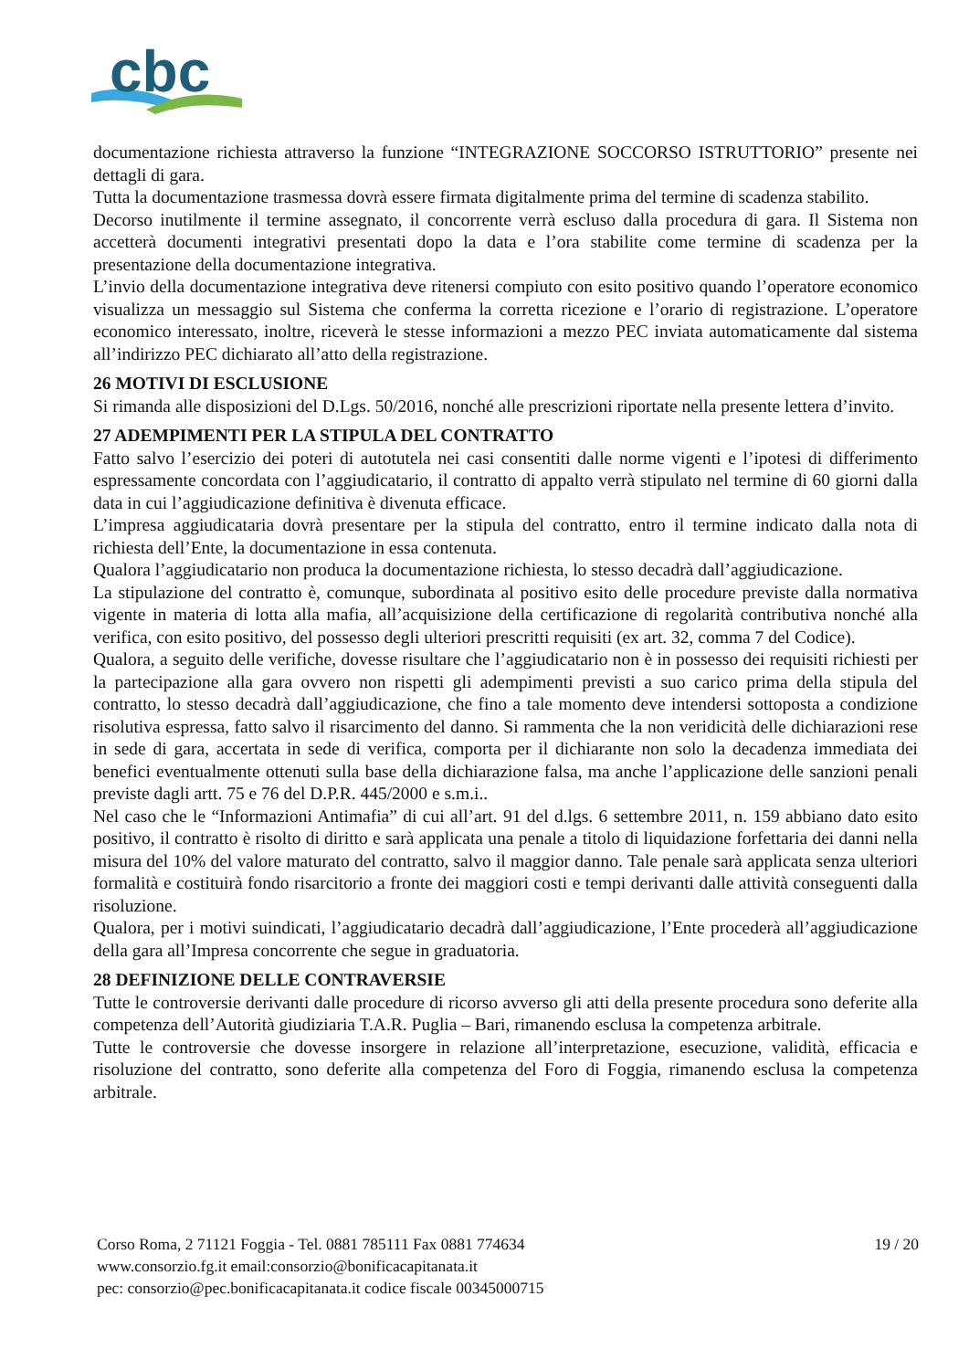cbc
documentazione richiesta attraverso la funzione “INTEGRAZIONE SOCCORSO ISTRUTTORIO” presente nei dettagli di gara.
Tutta la documentazione trasmessa dovrà essere firmata digitalmente prima del termine di scadenza stabilito.
Decorso inutilmente il termine assegnato, il concorrente verrà escluso dalla procedura di gara. Il Sistema non accetterà documenti integrativi presentati dopo la data e l’ora stabilite come termine di scadenza per la presentazione della documentazione integrativa.
L’invio della documentazione integrativa deve ritenersi compiuto con esito positivo quando l’operatore economico visualizza un messaggio sul Sistema che conferma la corretta ricezione e l’orario di registrazione. L’operatore economico interessato, inoltre, riceverà le stesse informazioni a mezzo PEC inviata automaticamente dal sistema all’indirizzo PEC dichiarato all’atto della registrazione.
26 MOTIVI DI ESCLUSIONE
Si rimanda alle disposizioni del D.Lgs. 50/2016, nonché alle prescrizioni riportate nella presente lettera d’invito.
27 ADEMPIMENTI PER LA STIPULA DEL CONTRATTO
Fatto salvo l’esercizio dei poteri di autotutela nei casi consentiti dalle norme vigenti e l’ipotesi di differimento espressamente concordata con l’aggiudicatario, il contratto di appalto verrà stipulato nel termine di 60 giorni dalla data in cui l’aggiudicazione definitiva è divenuta efficace.
L’impresa aggiudicataria dovrà presentare per la stipula del contratto, entro il termine indicato dalla nota di richiesta dell’Ente, la documentazione in essa contenuta.
Qualora l’aggiudicatario non produca la documentazione richiesta, lo stesso decadrà dall’aggiudicazione.
La stipulazione del contratto è, comunque, subordinata al positivo esito delle procedure previste dalla normativa vigente in materia di lotta alla mafia, all’acquisizione della certificazione di regolarità contributiva nonché alla verifica, con esito positivo, del possesso degli ulteriori prescritti requisiti (ex art. 32, comma 7 del Codice).
Qualora, a seguito delle verifiche, dovesse risultare che l’aggiudicatario non è in possesso dei requisiti richiesti per la partecipazione alla gara ovvero non rispetti gli adempimenti previsti a suo carico prima della stipula del contratto, lo stesso decadrà dall’aggiudicazione, che fino a tale momento deve intendersi sottoposta a condizione risolutiva espressa, fatto salvo il risarcimento del danno. Si rammenta che la non veridicità delle dichiarazioni rese in sede di gara, accertata in sede di verifica, comporta per il dichiarante non solo la decadenza immediata dei benefici eventualmente ottenuti sulla base della dichiarazione falsa, ma anche l’applicazione delle sanzioni penali previste dagli artt. 75 e 76 del D.P.R. 445/2000 e s.m.i..
Nel caso che le “Informazioni Antimafia” di cui all’art. 91 del d.lgs. 6 settembre 2011, n. 159 abbiano dato esito positivo, il contratto è risolto di diritto e sarà applicata una penale a titolo di liquidazione forfettaria dei danni nella misura del 10% del valore maturato del contratto, salvo il maggior danno. Tale penale sarà applicata senza ulteriori formalità e costituirà fondo risarcitorio a fronte dei maggiori costi e tempi derivanti dalle attività conseguenti dalla risoluzione.
Qualora, per i motivi suindicati, l’aggiudicatario decadrà dall’aggiudicazione, l’Ente procederà all’aggiudicazione della gara all’Impresa concorrente che segue in graduatoria.
28 DEFINIZIONE DELLE CONTRAVERSIE
Tutte le controversie derivanti dalle procedure di ricorso avverso gli atti della presente procedura sono deferite alla competenza dell’Autorità giudiziaria T.A.R. Puglia – Bari, rimanendo esclusa la competenza arbitrale.
Tutte le controversie che dovesse insorgere in relazione all’interpretazione, esecuzione, validità, efficacia e risoluzione del contratto, sono deferite alla competenza del Foro di Foggia, rimanendo esclusa la competenza arbitrale.
Corso Roma, 2 71121 Foggia - Tel. 0881 785111 Fax 0881 774634
www.consorzio.fg.it email:consorzio@bonificacapitanata.it
pec: consorzio@pec.bonificacapitanata.it codice fiscale 00345000715
19 / 20